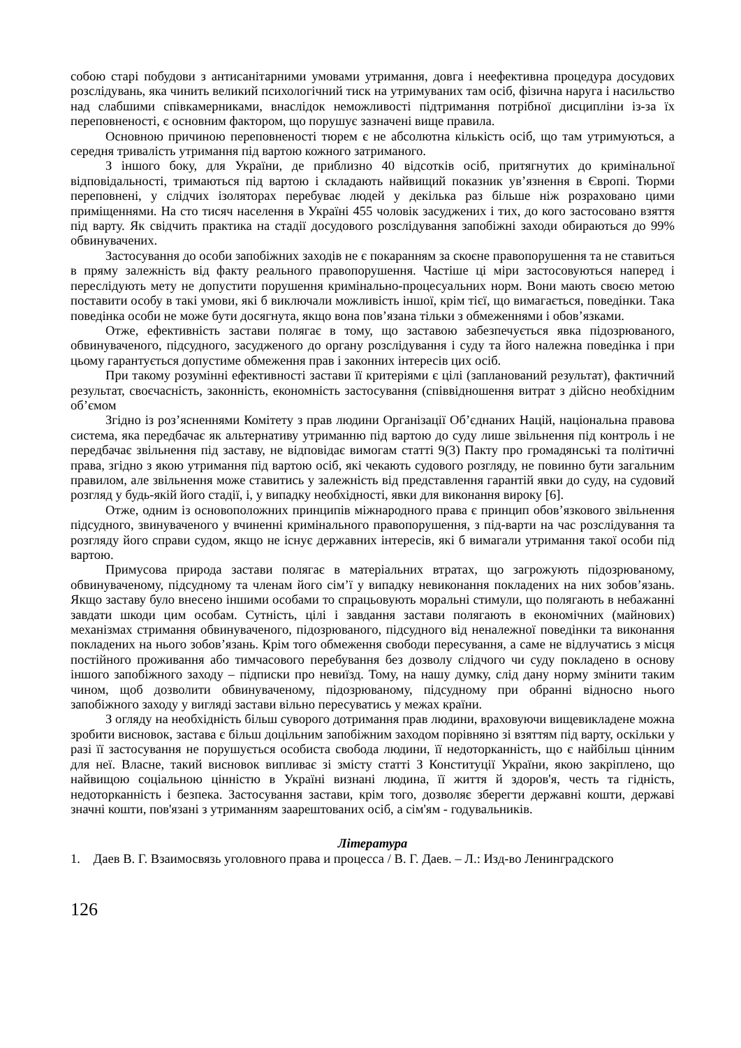собою старі побудови з антисанітарними умовами утримання, довга і неефективна процедура досудових розслідувань, яка чинить великий психологічний тиск на утримуваних там осіб, фізична наруга і насильство над слабшими співкамерниками, внаслідок неможливості підтримання потрібної дисципліни із-за їх переповненості, є основним фактором, що порушує зазначені вище правила.
Основною причиною переповненості тюрем є не абсолютна кількість осіб, що там утримуються, а середня тривалість утримання під вартою кожного затриманого.
З іншого боку, для України, де приблизно 40 відсотків осіб, притягнутих до кримінальної відповідальності, тримаються під вартою і складають найвищий показник ув’язнення в Європі. Тюрми переповнені, у слідчих ізоляторах перебуває людей у декілька раз більше ніж розраховано цими приміщеннями. На сто тисяч населення в Україні 455 чоловік засуджених і тих, до кого застосовано взяття під варту. Як свідчить практика на стадії досудового розслідування запобіжні заходи обираються до 99% обвинувачених.
Застосування до особи запобіжних заходів не є покаранням за скоєне правопорушення та не ставиться в пряму залежність від факту реального правопорушення. Частіше ці міри застосовуються наперед і переслідують мету не допустити порушення кримінально-процесуальних норм. Вони мають своєю метою поставити особу в такі умови, які б виключали можливість іншої, крім тієї, що вимагається, поведінки. Така поведінка особи не може бути досягнута, якщо вона пов’язана тільки з обмеженнями і обов’язками.
Отже, ефективність застави полягає в тому, що заставою забезпечується явка підозрюваного, обвинуваченого, підсудного, засудженого до органу розслідування і суду та його належна поведінка і при цьому гарантується допустиме обмеження прав і законних інтересів цих осіб.
При такому розумінні ефективності застави її критеріями є цілі (запланований результат), фактичний результат, своєчасність, законність, економність застосування (співвідношення витрат з дійсно необхідним об’ємом
Згідно із роз’ясненнями Комітету з прав людини Організації Об’єднаних Націй, національна правова система, яка передбачає як альтернативу утриманню під вартою до суду лише звільнення під контроль і не передбачає звільнення під заставу, не відповідає вимогам статті 9(3) Пакту про громадянські та політичні права, згідно з якою утримання під вартою осіб, які чекають судового розгляду, не повинно бути загальним правилом, але звільнення може ставитись у залежність від представлення гарантій явки до суду, на судовий розгляд у будь-якій його стадії, і, у випадку необхідності, явки для виконання вироку [6].
Отже, одним із основоположних принципів міжнародного права є принцип обов’язкового звільнення підсудного, звинуваченого у вчиненні кримінального правопорушення, з під-варти на час розслідування та розгляду його справи судом, якщо не існує державних інтересів, які б вимагали утримання такої особи під вартою.
Примусова природа застави полягає в матеріальних втратах, що загрожують підозрюваному, обвинуваченому, підсудному та членам його сім’ї у випадку невиконання покладених на них зобов’язань. Якщо заставу було внесено іншими особами то спрацьовують моральні стимули, що полягають в небажанні завдати шкоди цим особам. Сутність, цілі і завдання застави полягають в економічних (майнових) механізмах стримання обвинуваченого, підозрюваного, підсудного від неналежної поведінки та виконання покладених на нього зобов’язань. Крім того обмеження свободи пересування, а саме не відлучатись з місця постійного проживання або тимчасового перебування без дозволу слідчого чи суду покладено в основу іншого запобіжного заходу – підписки про невиїзд. Тому, на нашу думку, слід дану норму змінити таким чином, щоб дозволити обвинуваченому, підозрюваному, підсудному при обранні відносно нього запобіжного заходу у вигляді застави вільно пересуватись у межах країни.
З огляду на необхідність більш суворого дотримання прав людини, враховуючи вищевикладене можна зробити висновок, застава є більш доцільним запобіжним заходом порівняно зі взяттям під варту, оскільки у разі її застосування не порушується особиста свобода людини, її недоторканність, що є найбільш цінним для неї. Власне, такий висновок випливає зі змісту статті З Конституції України, якою закріплено, що найвищою соціальною цінністю в Україні визнані людина, її життя й здоров'я, честь та гідність, недоторканність і безпека. Застосування застави, крім того, дозволяє зберегти державні кошти, державі значні кошти, пов'язані з утриманням заарештованих осіб, а сім'ям - годувальників.
Література
1. Даев В. Г. Взаимосвязь уголовного права и процесса / В. Г. Даев. – Л.: Изд-во Ленинградского
126